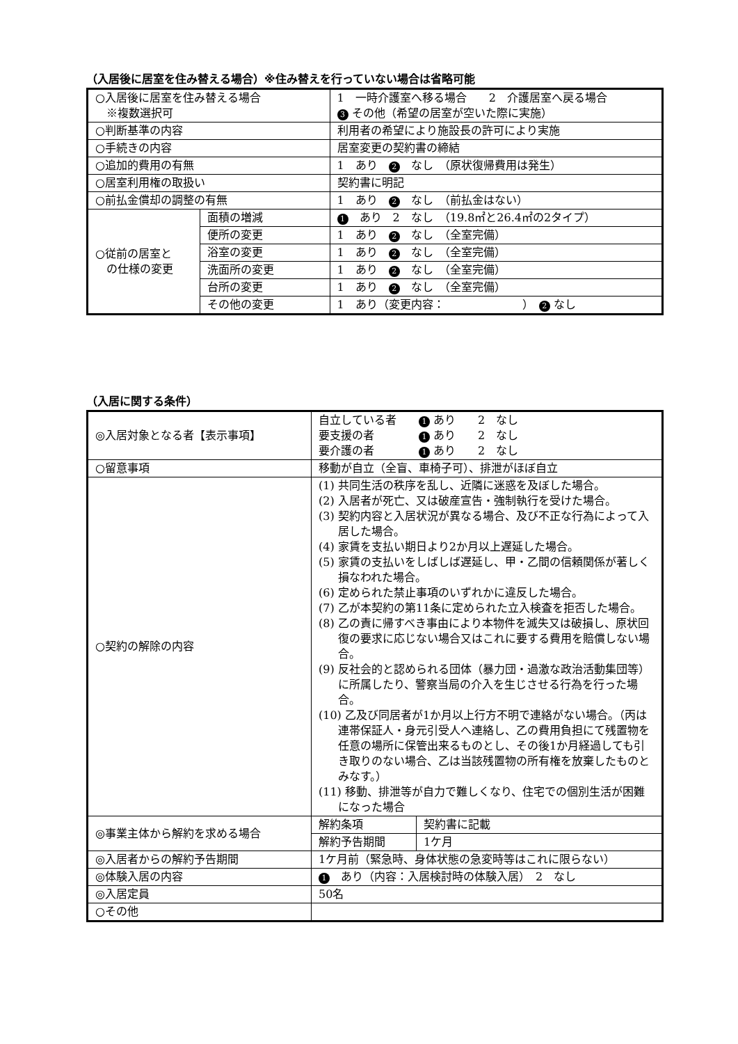（入居後に居室を住み替える場合）※住み替えを行っていない場合は省略可能
| ○入居後に居室を住み替える場合 ※複数選択可 | | 1 一時介護室へ移る場合 2 介護居室へ戻る場合 3 その他（希望の居室が空いた際に実施） |
| ○判断基準の内容 | | 利用者の希望により施設長の許可により実施 |
| ○手続きの内容 | | 居室変更の契約書の締結 |
| ○追加的費用の有無 | | 1 あり 2 なし （原状復帰費用は発生） |
| ○居室利用権の取扱い | | 契約書に明記 |
| ○前払金償却の調整の有無 | | 1 あり 2 なし （前払金はない） |
| ○従前の居室と の仕様の変更 | 面積の増減 | 1 あり 2 なし （19.8㎡と26.4㎡の2タイプ） |
| | 便所の変更 | 1 あり 2 なし （全室完備） |
| | 浴室の変更 | 1 あり 2 なし （全室完備） |
| | 洗面所の変更 | 1 あり 2 なし （全室完備） |
| | 台所の変更 | 1 あり 2 なし （全室完備） |
| | その他の変更 | 1 あり（変更内容： ） 2 なし |
（入居に関する条件）
| ◎入居対象となる者【表示事項】 | 自立している者 1 あり 2 なし 要支援の者 1 あり 2 なし 要介護の者 1 あり 2 なし | |
| ○留意事項 | 移動が自立（全盲、車椅子可）、排泄がほぼ自立 | |
| ○契約の解除の内容 | (1) 共同生活の秩序を乱し、近隣に迷惑を及ぼした場合。 (2) 入居者が死亡、又は破産宣告・強制執行を受けた場合。 (3) 契約内容と入居状況が異なる場合、及び不正な行為によって入居した場合。 (4) 家賃を支払い期日より2か月以上遅延した場合。 (5) 家賃の支払いをしばしば遅延し、甲・乙間の信頼関係が著しく損なわれた場合。 (6) 定められた禁止事項のいずれかに違反した場合。 (7) 乙が本契約の第11条に定められた立入検査を拒否した場合。 (8) 乙の責に帰すべき事由により本物件を滅失又は破損し、原状回復の要求に応じない場合又はこれに要する費用を賠償しない場合。 (9) 反社会的と認められる団体（暴力団・過激な政治活動集団等）に所属したり、警察当局の介入を生じさせる行為を行った場合。 (10) 乙及び同居者が1か月以上行方不明で連絡がない場合。（丙は連帯保証人・身元引受人へ連絡し、乙の費用負担にて残置物を任意の場所に保管出来るものとし、その後1か月経過しても引き取りのない場合、乙は当該残置物の所有権を放棄したものとみなす。） (11) 移動、排泄等が自力で難しくなり、住宅での個別生活が困難になった場合 | |
| ◎事業主体から解約を求める場合 | 解約条項 | 契約書に記載 |
| | 解約予告期間 | 1ケ月 |
| ◎入居者からの解約予告期間 | 1ケ月前（緊急時、身体状態の急変時等はこれに限らない） | |
| ◎体験入居の内容 | 1 あり（内容：入居検討時の体験入居） 2 なし | |
| ◎入居定員 | 50名 | |
| ○その他 | | |